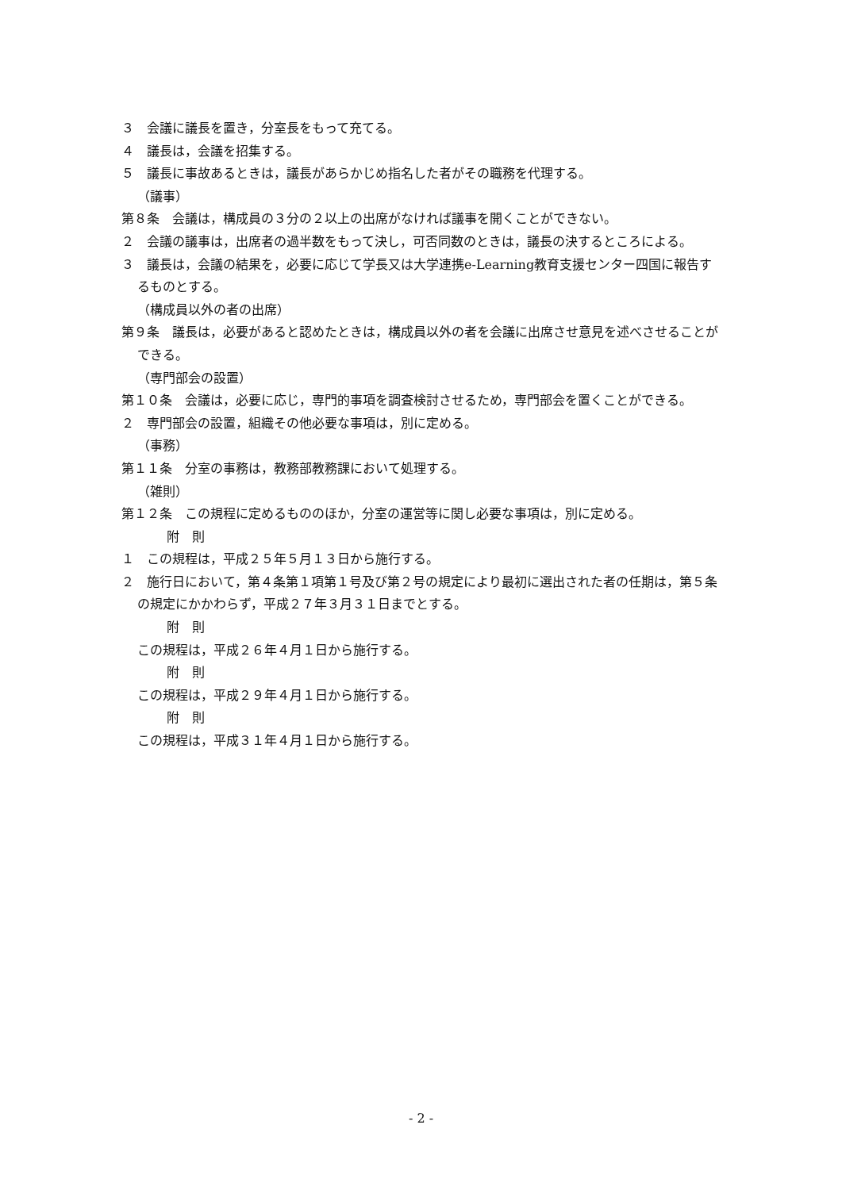３　会議に議長を置き，分室長をもって充てる。
４　議長は，会議を招集する。
５　議長に事故あるときは，議長があらかじめ指名した者がその職務を代理する。
（議事）
第８条　会議は，構成員の３分の２以上の出席がなければ議事を開くことができない。
２　会議の議事は，出席者の過半数をもって決し，可否同数のときは，議長の決するところによる。
３　議長は，会議の結果を，必要に応じて学長又は大学連携e-Learning教育支援センター四国に報告するものとする。
（構成員以外の者の出席）
第９条　議長は，必要があると認めたときは，構成員以外の者を会議に出席させ意見を述べさせることができる。
（専門部会の設置）
第１０条　会議は，必要に応じ，専門的事項を調査検討させるため，専門部会を置くことができる。
２　専門部会の設置，組織その他必要な事項は，別に定める。
（事務）
第１１条　分室の事務は，教務部教務課において処理する。
（雑則）
第１２条　この規程に定めるもののほか，分室の運営等に関し必要な事項は，別に定める。
附　則
１　この規程は，平成２５年５月１３日から施行する。
２　施行日において，第４条第１項第１号及び第２号の規定により最初に選出された者の任期は，第５条の規定にかかわらず，平成２７年３月３１日までとする。
附　則
この規程は，平成２６年４月１日から施行する。
附　則
この規程は，平成２９年４月１日から施行する。
附　則
この規程は，平成３１年４月１日から施行する。
- 2 -